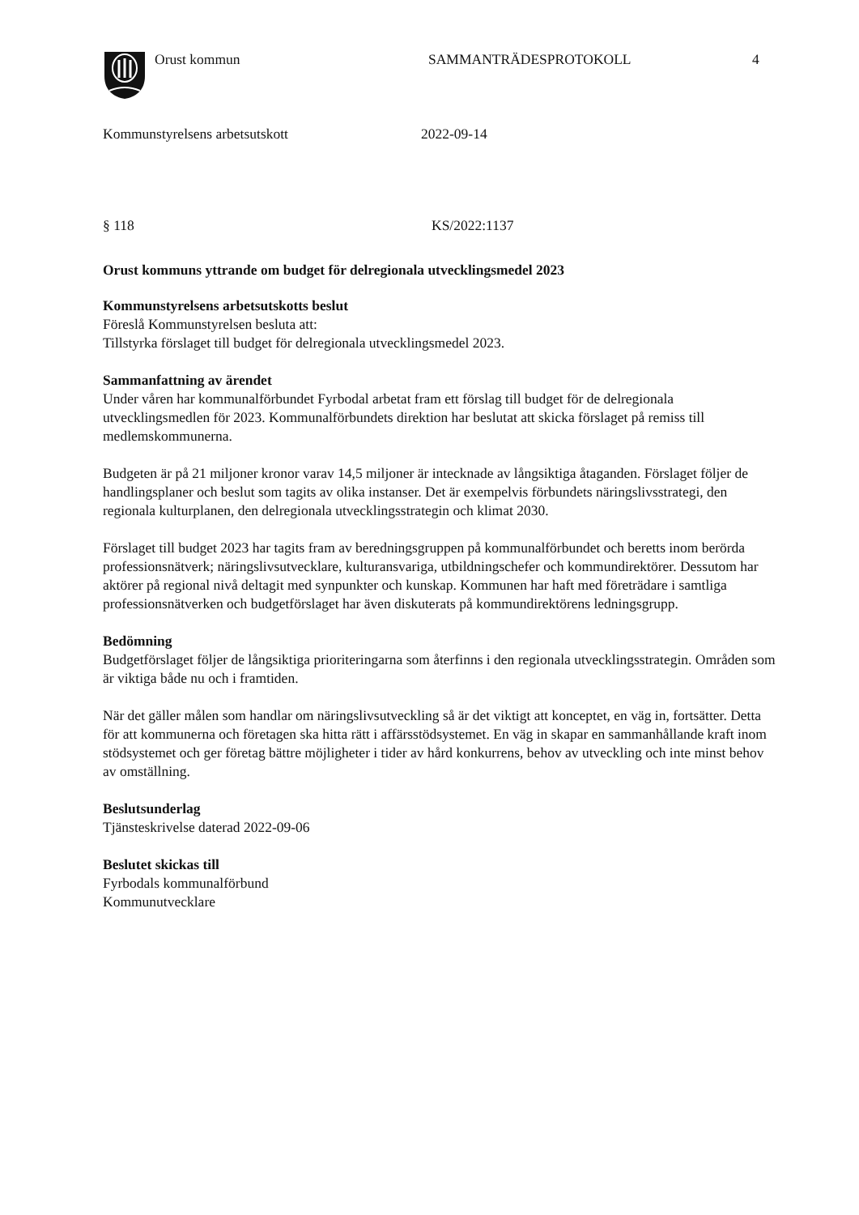Orust kommun SAMMANTRÄDESPROTOKOLL 4
Kommunstyrelsens arbetsutskott 2022-09-14
§ 118 KS/2022:1137
Orust kommuns yttrande om budget för delregionala utvecklingsmedel 2023
Kommunstyrelsens arbetsutskotts beslut
Föreslå Kommunstyrelsen besluta att:
Tillstyrka förslaget till budget för delregionala utvecklingsmedel 2023.
Sammanfattning av ärendet
Under våren har kommunalförbundet Fyrbodal arbetat fram ett förslag till budget för de delregionala utvecklingsmedlen för 2023. Kommunalförbundets direktion har beslutat att skicka förslaget på remiss till medlemskommunerna.
Budgeten är på 21 miljoner kronor varav 14,5 miljoner är intecknade av långsiktiga åtaganden. Förslaget följer de handlingsplaner och beslut som tagits av olika instanser. Det är exempelvis förbundets näringslivsstrategi, den regionala kulturplanen, den delregionala utvecklingsstrategin och klimat 2030.
Förslaget till budget 2023 har tagits fram av beredningsgruppen på kommunalförbundet och beretts inom berörda professionsnätverk; näringslivsutvecklare, kulturansvariga, utbildningschefer och kommundirektörer. Dessutom har aktörer på regional nivå deltagit med synpunkter och kunskap. Kommunen har haft med företrädare i samtliga professionsnätverken och budgetförslaget har även diskuterats på kommundirektörens ledningsgrupp.
Bedömning
Budgetförslaget följer de långsiktiga prioriteringarna som återfinns i den regionala utvecklingsstrategin. Områden som är viktiga både nu och i framtiden.
När det gäller målen som handlar om näringslivsutveckling så är det viktigt att konceptet, en väg in, fortsätter. Detta för att kommunerna och företagen ska hitta rätt i affärsstödsystemet. En väg in skapar en sammanhållande kraft inom stödsystemet och ger företag bättre möjligheter i tider av hård konkurrens, behov av utveckling och inte minst behov av omställning.
Beslutsunderlag
Tjänsteskrivelse daterad 2022-09-06
Beslutet skickas till
Fyrbodals kommunalförbund
Kommunutvecklare